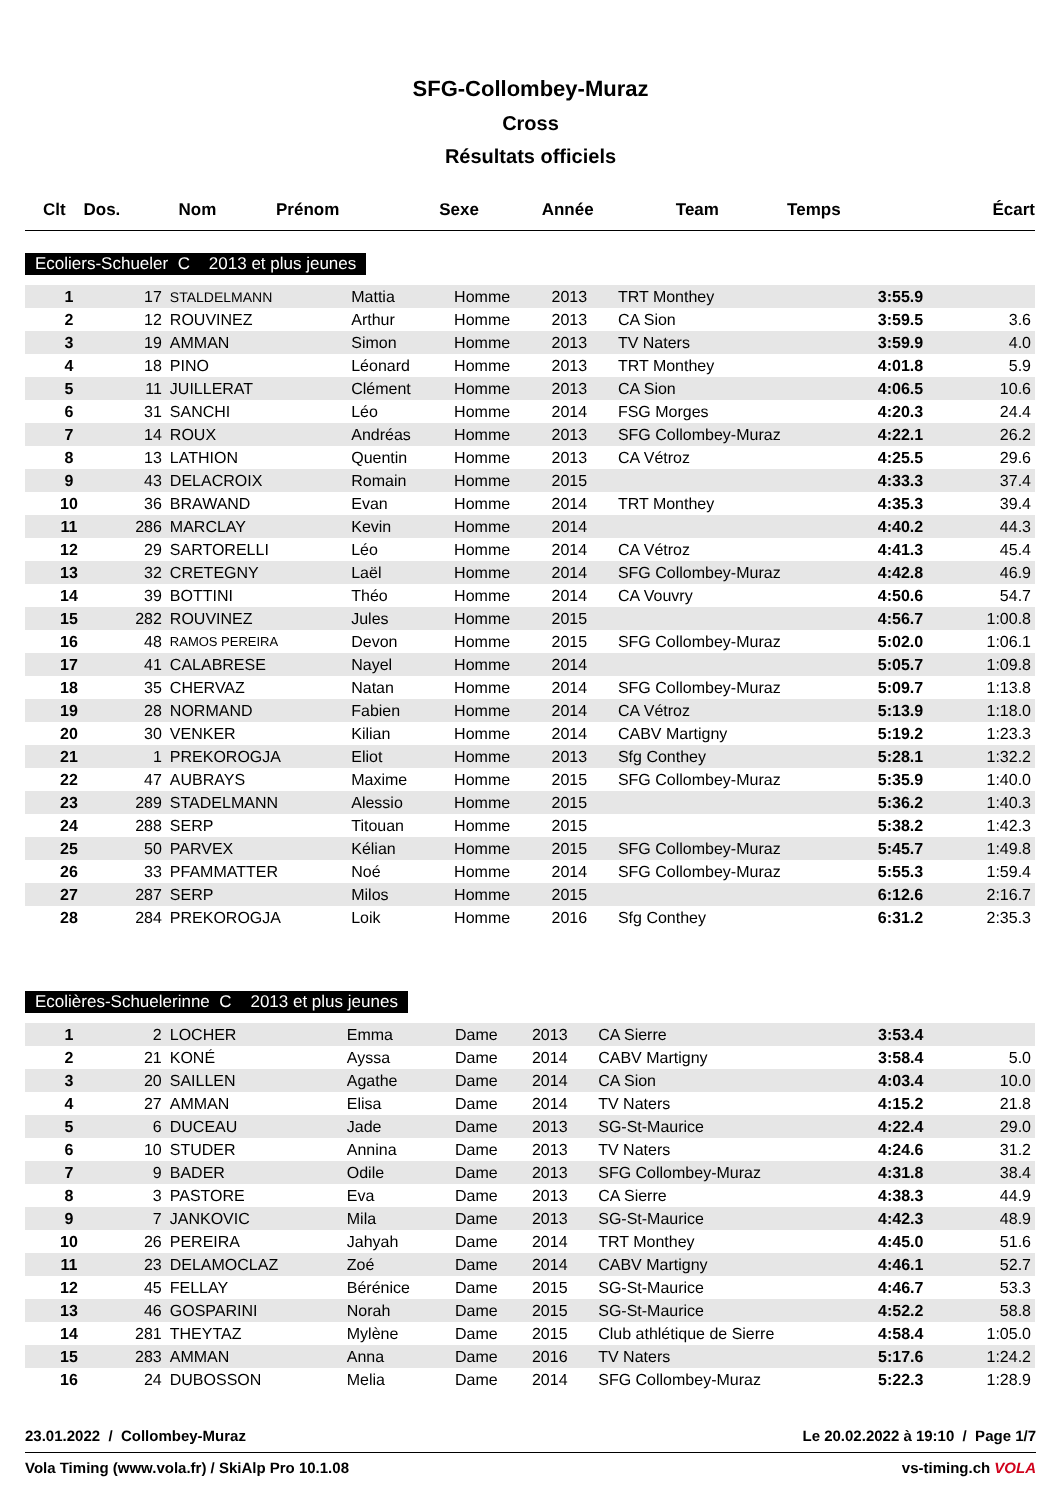SFG-Collombey-Muraz
Cross
Résultats officiels
| Clt | Dos. | Nom | Prénom | Sexe | Année | Team | Temps | Écart |
| --- | --- | --- | --- | --- | --- | --- | --- | --- |
Ecoliers-Schueler C 2013 et plus jeunes
| 1 | 17 | STALDELMANN | Mattia | Homme | 2013 | TRT Monthey | 3:55.9 | |
| 2 | 12 | ROUVINEZ | Arthur | Homme | 2013 | CA Sion | 3:59.5 | 3.6 |
| 3 | 19 | AMMAN | Simon | Homme | 2013 | TV Naters | 3:59.9 | 4.0 |
| 4 | 18 | PINO | Léonard | Homme | 2013 | TRT Monthey | 4:01.8 | 5.9 |
| 5 | 11 | JUILLERAT | Clément | Homme | 2013 | CA Sion | 4:06.5 | 10.6 |
| 6 | 31 | SANCHI | Léo | Homme | 2014 | FSG Morges | 4:20.3 | 24.4 |
| 7 | 14 | ROUX | Andréas | Homme | 2013 | SFG Collombey-Muraz | 4:22.1 | 26.2 |
| 8 | 13 | LATHION | Quentin | Homme | 2013 | CA Vétroz | 4:25.5 | 29.6 |
| 9 | 43 | DELACROIX | Romain | Homme | 2015 | | 4:33.3 | 37.4 |
| 10 | 36 | BRAWAND | Evan | Homme | 2014 | TRT Monthey | 4:35.3 | 39.4 |
| 11 | 286 | MARCLAY | Kevin | Homme | 2014 | | 4:40.2 | 44.3 |
| 12 | 29 | SARTORELLI | Léo | Homme | 2014 | CA Vétroz | 4:41.3 | 45.4 |
| 13 | 32 | CRETEGNY | Laël | Homme | 2014 | SFG Collombey-Muraz | 4:42.8 | 46.9 |
| 14 | 39 | BOTTINI | Théo | Homme | 2014 | CA Vouvry | 4:50.6 | 54.7 |
| 15 | 282 | ROUVINEZ | Jules | Homme | 2015 | | 4:56.7 | 1:00.8 |
| 16 | 48 | RAMOS PEREIRA | Devon | Homme | 2015 | SFG Collombey-Muraz | 5:02.0 | 1:06.1 |
| 17 | 41 | CALABRESE | Nayel | Homme | 2014 | | 5:05.7 | 1:09.8 |
| 18 | 35 | CHERVAZ | Natan | Homme | 2014 | SFG Collombey-Muraz | 5:09.7 | 1:13.8 |
| 19 | 28 | NORMAND | Fabien | Homme | 2014 | CA Vétroz | 5:13.9 | 1:18.0 |
| 20 | 30 | VENKER | Kilian | Homme | 2014 | CABV Martigny | 5:19.2 | 1:23.3 |
| 21 | 1 | PREKOROGJA | Eliot | Homme | 2013 | Sfg Conthey | 5:28.1 | 1:32.2 |
| 22 | 47 | AUBRAYS | Maxime | Homme | 2015 | SFG Collombey-Muraz | 5:35.9 | 1:40.0 |
| 23 | 289 | STADELMANN | Alessio | Homme | 2015 | | 5:36.2 | 1:40.3 |
| 24 | 288 | SERP | Titouan | Homme | 2015 | | 5:38.2 | 1:42.3 |
| 25 | 50 | PARVEX | Kélian | Homme | 2015 | SFG Collombey-Muraz | 5:45.7 | 1:49.8 |
| 26 | 33 | PFAMMATTER | Noé | Homme | 2014 | SFG Collombey-Muraz | 5:55.3 | 1:59.4 |
| 27 | 287 | SERP | Milos | Homme | 2015 | | 6:12.6 | 2:16.7 |
| 28 | 284 | PREKOROGJA | Loik | Homme | 2016 | Sfg Conthey | 6:31.2 | 2:35.3 |
Ecolières-Schuelerinne C 2013 et plus jeunes
| 1 | 2 | LOCHER | Emma | Dame | 2013 | CA Sierre | 3:53.4 | |
| 2 | 21 | KONÉ | Ayssa | Dame | 2014 | CABV Martigny | 3:58.4 | 5.0 |
| 3 | 20 | SAILLEN | Agathe | Dame | 2014 | CA Sion | 4:03.4 | 10.0 |
| 4 | 27 | AMMAN | Elisa | Dame | 2014 | TV Naters | 4:15.2 | 21.8 |
| 5 | 6 | DUCEAU | Jade | Dame | 2013 | SG-St-Maurice | 4:22.4 | 29.0 |
| 6 | 10 | STUDER | Annina | Dame | 2013 | TV Naters | 4:24.6 | 31.2 |
| 7 | 9 | BADER | Odile | Dame | 2013 | SFG Collombey-Muraz | 4:31.8 | 38.4 |
| 8 | 3 | PASTORE | Eva | Dame | 2013 | CA Sierre | 4:38.3 | 44.9 |
| 9 | 7 | JANKOVIC | Mila | Dame | 2013 | SG-St-Maurice | 4:42.3 | 48.9 |
| 10 | 26 | PEREIRA | Jahyah | Dame | 2014 | TRT Monthey | 4:45.0 | 51.6 |
| 11 | 23 | DELAMOCLAZ | Zoé | Dame | 2014 | CABV Martigny | 4:46.1 | 52.7 |
| 12 | 45 | FELLAY | Bérénice | Dame | 2015 | SG-St-Maurice | 4:46.7 | 53.3 |
| 13 | 46 | GOSPARINI | Norah | Dame | 2015 | SG-St-Maurice | 4:52.2 | 58.8 |
| 14 | 281 | THEYTAZ | Mylène | Dame | 2015 | Club athlétique de Sierre | 4:58.4 | 1:05.0 |
| 15 | 283 | AMMAN | Anna | Dame | 2016 | TV Naters | 5:17.6 | 1:24.2 |
| 16 | 24 | DUBOSSON | Melia | Dame | 2014 | SFG Collombey-Muraz | 5:22.3 | 1:28.9 |
23.01.2022 / Collombey-Muraz Le 20.02.2022 à 19:10 / Page 1/7
Vola Timing (www.vola.fr) / SkiAlp Pro 10.1.08 vs-timing.ch VOLA